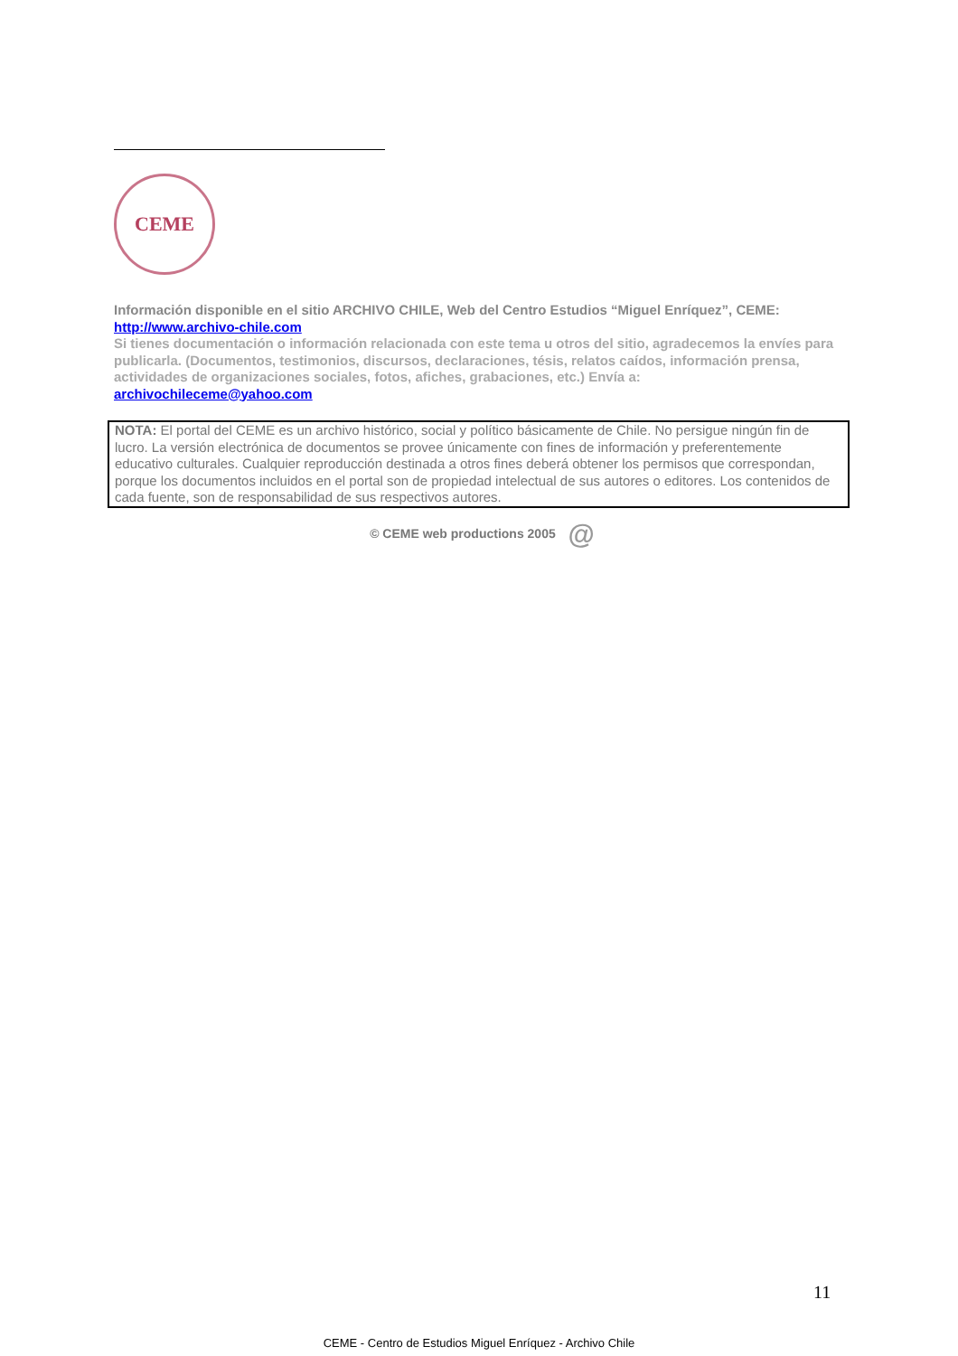CEME
Información disponible en el sitio ARCHIVO CHILE, Web del Centro Estudios “Miguel Enríquez”, CEME:
http://www.archivo-chile.com
Si tienes documentación o información relacionada con este tema u otros del sitio, agradecemos la envíes para publicarla. (Documentos, testimonios, discursos, declaraciones, tésis, relatos caídos, información prensa, actividades de organizaciones sociales, fotos, afiches, grabaciones, etc.) Envía a:
archivochileceme@yahoo.com
NOTA: El portal del CEME es un archivo histórico, social y político básicamente de Chile. No persigue ningún fin de lucro. La versión electrónica de documentos se provee únicamente con fines de información y preferentemente educativo culturales. Cualquier reproducción destinada a otros fines deberá obtener los permisos que correspondan, porque los documentos incluidos en el portal son de propiedad intelectual de sus autores o editores. Los contenidos de cada fuente, son de responsabilidad de sus respectivos autores.
© CEME web productions 2005 @
11
CEME - Centro de Estudios Miguel Enríquez - Archivo Chile